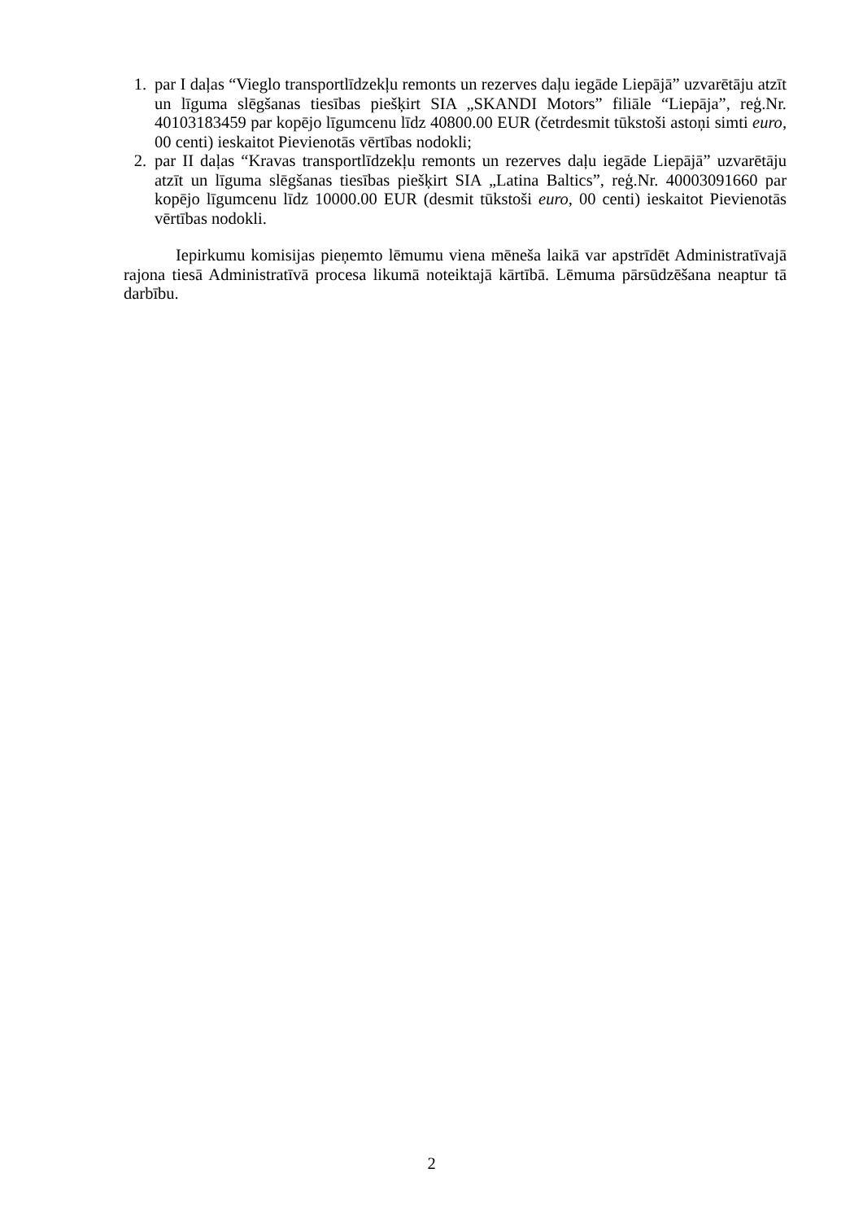1. par I daļas “Vieglo transportlīdzekļu remonts un rezerves daļu iegāde Liepājā” uzvarētāju atzīt un līguma slēgšanas tiesības piešķirt SIA „SKANDI Motors” filiāle “Liepāja”, reģ.Nr. 40103183459 par kopējo līgumcenu līdz 40800.00 EUR (četrdesmit tūkstoši astoņi simti euro, 00 centi) ieskaitot Pievienotās vērtības nodokli;
2. par II daļas “Kravas transportlīdzekļu remonts un rezerves daļu iegāde Liepājā” uzvarētāju atzīt un līguma slēgšanas tiesības piešķirt SIA „Latina Baltics”, reģ.Nr. 40003091660 par kopējo līgumcenu līdz 10000.00 EUR (desmit tūkstoši euro, 00 centi) ieskaitot Pievienotās vērtības nodokli.
Iepirkumu komisijas pieņemto lēmumu viena mēneša laikā var apstrīdēt Administratīvajā rajona tiesā Administratīvā procesa likumā noteiktajā kārtībā. Lēmuma pārsūdzēšana neaptur tā darbību.
2